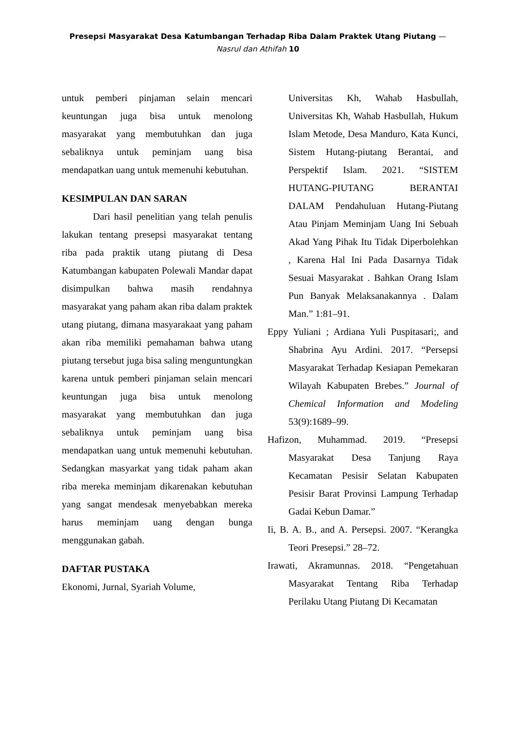Presepsi Masyarakat Desa Katumbangan Terhadap Riba Dalam Praktek Utang Piutang — Nasrul dan Athifah 10
untuk pemberi pinjaman selain mencari keuntungan juga bisa untuk menolong masyarakat yang membutuhkan dan juga sebaliknya untuk peminjam uang bisa mendapatkan uang untuk memenuhi kebutuhan.
KESIMPULAN DAN SARAN
Dari hasil penelitian yang telah penulis lakukan tentang presepsi masyarakat tentang riba pada praktik utang piutang di Desa Katumbangan kabupaten Polewali Mandar dapat disimpulkan bahwa masih rendahnya masyarakat yang paham akan riba dalam praktek utang piutang, dimana masyarakaat yang paham akan riba memiliki pemahaman bahwa utang piutang tersebut juga bisa saling menguntungkan karena untuk pemberi pinjaman selain mencari keuntungan juga bisa untuk menolong masyarakat yang membutuhkan dan juga sebaliknya untuk peminjam uang bisa mendapatkan uang untuk memenuhi kebutuhan. Sedangkan masyarkat yang tidak paham akan riba mereka meminjam dikarenakan kebutuhan yang sangat mendesak menyebabkan mereka harus meminjam uang dengan bunga menggunakan gabah.
DAFTAR PUSTAKA
Ekonomi, Jurnal, Syariah Volume,
Universitas Kh, Wahab Hasbullah, Universitas Kh, Wahab Hasbullah, Hukum Islam Metode, Desa Manduro, Kata Kunci, Sistem Hutang-piutang Berantai, and Perspektif Islam. 2021. “SISTEM HUTANG-PIUTANG BERANTAI DALAM Pendahuluan Hutang-Piutang Atau Pinjam Meminjam Uang Ini Sebuah Akad Yang Pihak Itu Tidak Diperbolehkan , Karena Hal Ini Pada Dasarnya Tidak Sesuai Masyarakat . Bahkan Orang Islam Pun Banyak Melaksanakannya . Dalam Man.” 1:81–91.
Eppy Yuliani ; Ardiana Yuli Puspitasari;, and Shabrina Ayu Ardini. 2017. “Persepsi Masyarakat Terhadap Kesiapan Pemekaran Wilayah Kabupaten Brebes.” Journal of Chemical Information and Modeling 53(9):1689–99.
Hafizon, Muhammad. 2019. “Presepsi Masyarakat Desa Tanjung Raya Kecamatan Pesisir Selatan Kabupaten Pesisir Barat Provinsi Lampung Terhadap Gadai Kebun Damar.”
Ii, B. A. B., and A. Persepsi. 2007. “Kerangka Teori Presepsi.” 28–72.
Irawati, Akramunnas. 2018. “Pengetahuan Masyarakat Tentang Riba Terhadap Perilaku Utang Piutang Di Kecamatan